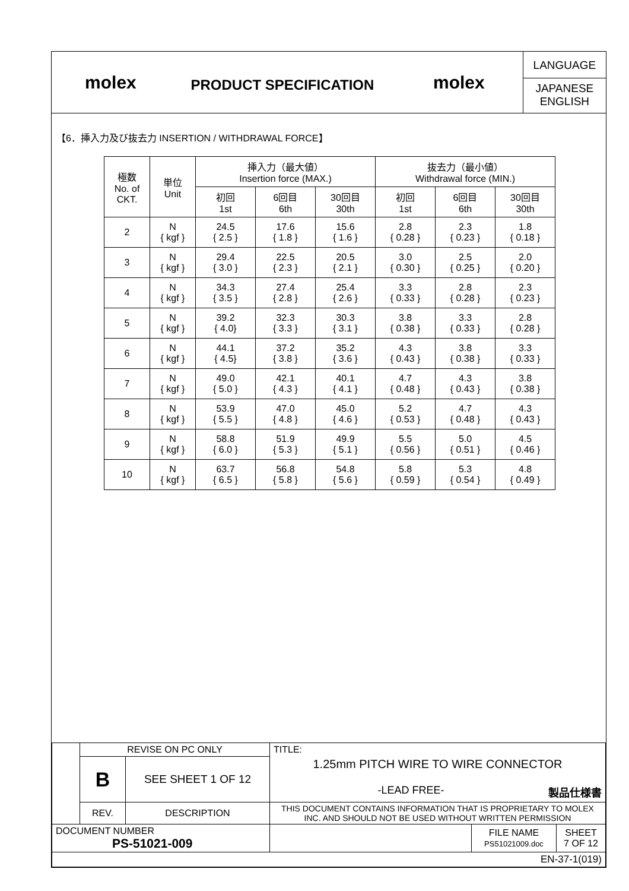molex
PRODUCT SPECIFICATION
molex
LANGUAGE
JAPANESE
ENGLISH
【6．挿入力及び抜去力 INSERTION / WITHDRAWAL FORCE】
| 極数 No. of CKT. | 単位 Unit | 挿入力（最大値） Insertion force (MAX.) | | | 抜去力（最小値） Withdrawal force (MIN.) | | |
| --- | --- | --- | --- | --- | --- | --- | --- |
| | | 初回 1st | 6回目 6th | 30回目 30th | 初回 1st | 6回目 6th | 30回目 30th |
| 2 | N { kgf } | 24.5 { 2.5 } | 17.6 { 1.8 } | 15.6 { 1.6 } | 2.8 { 0.28 } | 2.3 { 0.23 } | 1.8 { 0.18 } |
| 3 | N { kgf } | 29.4 { 3.0 } | 22.5 { 2.3 } | 20.5 { 2.1 } | 3.0 { 0.30 } | 2.5 { 0.25 } | 2.0 { 0.20 } |
| 4 | N { kgf } | 34.3 { 3.5 } | 27.4 { 2.8 } | 25.4 { 2.6 } | 3.3 { 0.33 } | 2.8 { 0.28 } | 2.3 { 0.23 } |
| 5 | N { kgf } | 39.2 { 4.0} | 32.3 { 3.3 } | 30.3 { 3.1 } | 3.8 { 0.38 } | 3.3 { 0.33 } | 2.8 { 0.28 } |
| 6 | N { kgf } | 44.1 { 4.5} | 37.2 { 3.8 } | 35.2 { 3.6 } | 4.3 { 0.43 } | 3.8 { 0.38 } | 3.3 { 0.33 } |
| 7 | N { kgf } | 49.0 { 5.0 } | 42.1 { 4.3 } | 40.1 { 4.1 } | 4.7 { 0.48 } | 4.3 { 0.43 } | 3.8 { 0.38 } |
| 8 | N { kgf } | 53.9 { 5.5 } | 47.0 { 4.8 } | 45.0 { 4.6 } | 5.2 { 0.53 } | 4.7 { 0.48 } | 4.3 { 0.43 } |
| 9 | N { kgf } | 58.8 { 6.0 } | 51.9 { 5.3 } | 49.9 { 5.1 } | 5.5 { 0.56 } | 5.0 { 0.51 } | 4.5 { 0.46 } |
| 10 | N { kgf } | 63.7 { 6.5 } | 56.8 { 5.8 } | 54.8 { 5.6 } | 5.8 { 0.59 } | 5.3 { 0.54 } | 4.8 { 0.49 } |
| | REVISE ON PC ONLY | | TITLE: 1.25mm PITCH WIRE TO WIRE CONNECTOR -LEAD FREE- 製品仕様書 | | |
| | B | SEE SHEET 1 OF 12 | | | |
| | REV. | DESCRIPTION | THIS DOCUMENT CONTAINS INFORMATION THAT IS PROPRIETARY TO MOLEX INC. AND SHOULD NOT BE USED WITHOUT WRITTEN PERMISSION | | |
| DOCUMENT NUMBER PS-51021-009 | | | | FILE NAME PS51021009.doc | SHEET 7 OF 12 |
| EN-37-1(019) | | | | | |